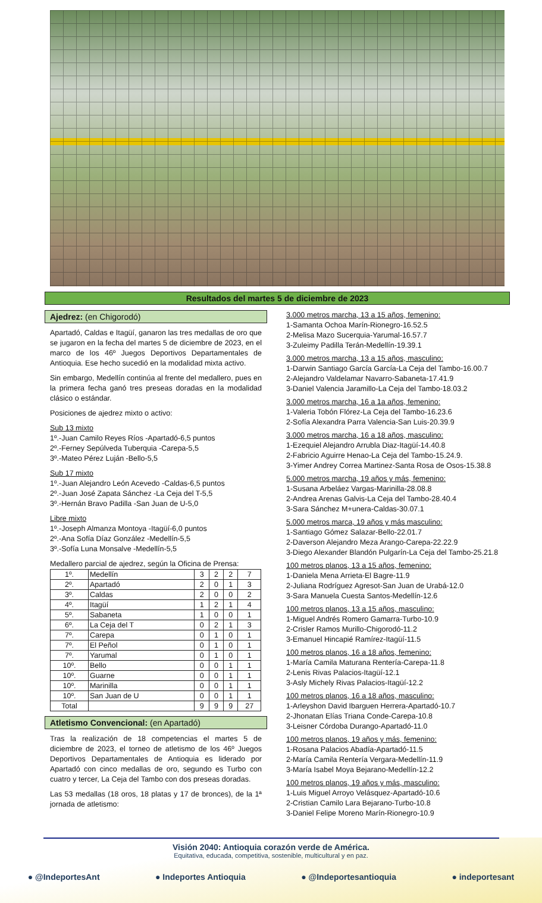Resultados del martes 5 de diciembre de 2023
Ajedrez: (en Chigorodó)
Apartadó, Caldas e Itagüí, ganaron las tres medallas de oro que se jugaron en la fecha del martes 5 de diciembre de 2023, en el marco de los 46º Juegos Deportivos Departamentales de Antioquia. Ese hecho sucedió en la modalidad mixta activo.
Sin embargo, Medellín continúa al frente del medallero, pues en la primera fecha ganó tres preseas doradas en la modalidad clásico o estándar.
Posiciones de ajedrez mixto o activo:
Sub 13 mixto
1º.-Juan Camilo Reyes Ríos -Apartadó-6,5 puntos
2º.-Ferney Sepúlveda Tuberquia -Carepa-5,5
3º.-Mateo Pérez Luján -Bello-5,5
Sub 17 mixto
1º.-Juan Alejandro León Acevedo -Caldas-6,5 puntos
2º.-Juan José Zapata Sánchez -La Ceja del T-5,5
3º.-Hernán Bravo Padilla -San Juan de U-5,0
Libre mixto
1º.-Joseph Almanza Montoya -Itagüí-6,0 puntos
2º.-Ana Sofía Díaz González -Medellín-5,5
3º.-Sofía Luna Monsalve -Medellín-5,5
Medallero parcial de ajedrez, según la Oficina de Prensa:
| 1º. | Medellín | 3 | 2 | 2 | 7 |
| 2º. | Apartadó | 2 | 0 | 1 | 3 |
| 3º. | Caldas | 2 | 0 | 0 | 2 |
| 4º. | Itagüí | 1 | 2 | 1 | 4 |
| 5º. | Sabaneta | 1 | 0 | 0 | 1 |
| 6º. | La Ceja del T | 0 | 2 | 1 | 3 |
| 7º. | Carepa | 0 | 1 | 0 | 1 |
| 7º. | El Peñol | 0 | 1 | 0 | 1 |
| 7º. | Yarumal | 0 | 1 | 0 | 1 |
| 10º. | Bello | 0 | 0 | 1 | 1 |
| 10º. | Guarne | 0 | 0 | 1 | 1 |
| 10º. | Marinilla | 0 | 0 | 1 | 1 |
| 10º. | San Juan de U | 0 | 0 | 1 | 1 |
| Total | | 9 | 9 | 9 | 27 |
Atletismo Convencional: (en Apartadó)
Tras la realización de 18 competencias el martes 5 de diciembre de 2023, el torneo de atletismo de los 46º Juegos Deportivos Departamentales de Antioquia es liderado por Apartadó con cinco medallas de oro, segundo es Turbo con cuatro y tercer, La Ceja del Tambo con dos preseas doradas.
Las 53 medallas (18 oros, 18 platas y 17 de bronces), de la 1ª jornada de atletismo:
3.000 metros marcha, 13 a 15 años, femenino:
1-Samanta Ochoa Marín-Rionegro-16.52.5
2-Melisa Mazo Sucerquia-Yarumal-16.57.7
3-Zuleimy Padilla Terán-Medellín-19.39.1
3.000 metros marcha, 13 a 15 años, masculino:
1-Darwin Santiago García García-La Ceja del Tambo-16.00.7
2-Alejandro Valdelamar Navarro-Sabaneta-17.41.9
3-Daniel Valencia Jaramillo-La Ceja del Tambo-18.03.2
3.000 metros marcha, 16 a 1a años, femenino:
1-Valeria Tobón Flórez-La Ceja del Tambo-16.23.6
2-Sofía Alexandra Parra Valencia-San Luis-20.39.9
3.000 metros marcha, 16 a 18 años, masculino:
1-Ezequiel Alejandro Arrubla Diaz-Itagüí-14.40.8
2-Fabricio Aguirre Henao-La Ceja del Tambo-15.24.9.
3-Yimer Andrey Correa Martinez-Santa Rosa de Osos-15.38.8
5.000 metros marcha, 19 años y más, femenino:
1-Susana Arbeláez Vargas-Marinilla-28.08.8
2-Andrea Arenas Galvis-La Ceja del Tambo-28.40.4
3-Sara Sánchez M+unera-Caldas-30.07.1
5.000 metros marca, 19 años y más masculino:
1-Santiago Gómez Salazar-Bello-22.01.7
2-Daverson Alejandro Meza Arango-Carepa-22.22.9
3-Diego Alexander Blandón Pulgarín-La Ceja del Tambo-25.21.8
100 metros planos, 13 a 15 años, femenino:
1-Daniela Mena Arrieta-El Bagre-11.9
2-Juliana Rodríguez Agresot-San Juan de Urabá-12.0
3-Sara Manuela Cuesta Santos-Medellín-12.6
100 metros planos, 13 a 15 años, masculino:
1-Miguel Andrés Romero Gamarra-Turbo-10.9
2-Crisler Ramos Murillo-Chigorodó-11.2
3-Emanuel Hincapié Ramírez-Itagüí-11.5
100 metros planos, 16 a 18 años, femenino:
1-María Camila Maturana Rentería-Carepa-11.8
2-Lenis Rivas Palacios-Itagüí-12.1
3-Asly Michely Rivas Palacios-Itagüí-12.2
100 metros planos, 16 a 18 años, masculino:
1-Arleyshon David Ibarguen Herrera-Apartadó-10.7
2-Jhonatan Elías Triana Conde-Carepa-10.8
3-Leisner Córdoba Durango-Apartadó-11.0
100 metros planos, 19 años y más, femenino:
1-Rosana Palacios Abadía-Apartadó-11.5
2-María Camila Rentería Vergara-Medellín-11.9
3-María Isabel Moya Bejarano-Medellín-12.2
100 metros planos, 19 años y más, masculino:
1-Luis Miguel Arroyo Velásquez-Apartadó-10.6
2-Cristian Camilo Lara Bejarano-Turbo-10.8
3-Daniel Felipe Moreno Marín-Rionegro-10.9
Visión 2040: Antioquia corazón verde de América.
Equitativa, educada, competitiva, sostenible, multicultural y en paz.
● @IndeportesAnt ● Indeportes Antioquia ● @Indeportesantioquia ● indeportesant